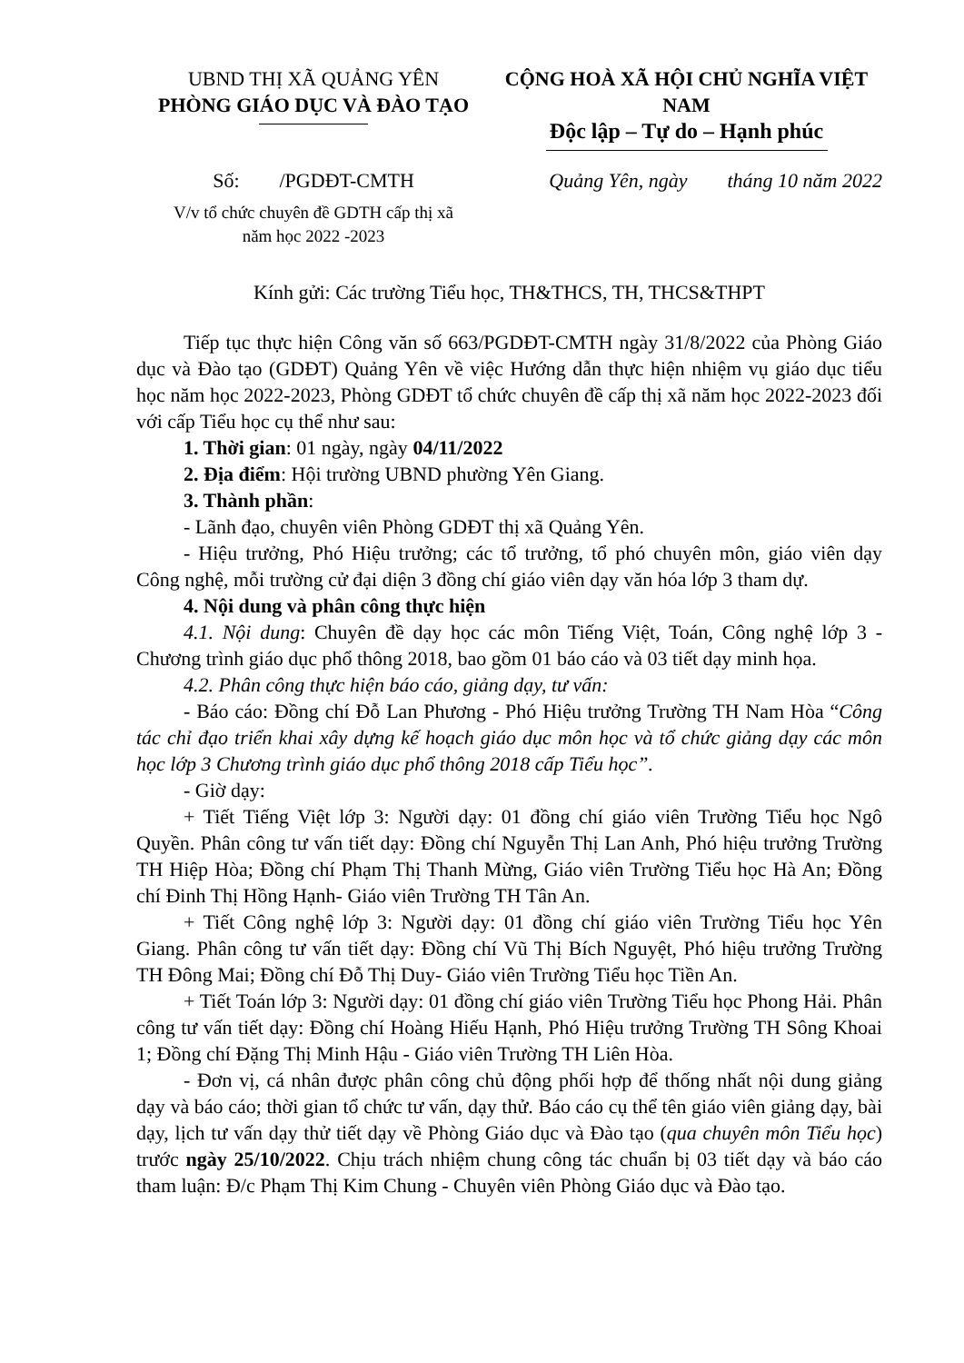UBND THỊ XÃ QUẢNG YÊN
PHÒNG GIÁO DỤC VÀ ĐÀO TẠO
CỘNG HOÀ XÃ HỘI CHỦ NGHĨA VIỆT NAM
Độc lập – Tự do – Hạnh phúc
Số: /PGDĐT-CMTH
V/v tổ chức chuyên đề GDTH cấp thị xã
năm học 2022 -2023
Quảng Yên, ngày tháng 10 năm 2022
Kính gửi: Các trường Tiểu học, TH&THCS, TH, THCS&THPT
Tiếp tục thực hiện Công văn số 663/PGDĐT-CMTH ngày 31/8/2022 của Phòng Giáo dục và Đào tạo (GDĐT) Quảng Yên về việc Hướng dẫn thực hiện nhiệm vụ giáo dục tiểu học năm học 2022-2023, Phòng GDĐT tổ chức chuyên đề cấp thị xã năm học 2022-2023 đối với cấp Tiểu học cụ thể như sau:
1. Thời gian: 01 ngày, ngày 04/11/2022
2. Địa điểm: Hội trường UBND phường Yên Giang.
3. Thành phần:
- Lãnh đạo, chuyên viên Phòng GDĐT thị xã Quảng Yên.
- Hiệu trưởng, Phó Hiệu trưởng; các tổ trưởng, tổ phó chuyên môn, giáo viên dạy Công nghệ, mỗi trường cử đại diện 3 đồng chí giáo viên dạy văn hóa lớp 3 tham dự.
4. Nội dung và phân công thực hiện
4.1. Nội dung: Chuyên đề dạy học các môn Tiếng Việt, Toán, Công nghệ lớp 3 - Chương trình giáo dục phổ thông 2018, bao gồm 01 báo cáo và 03 tiết dạy minh họa.
4.2. Phân công thực hiện báo cáo, giảng dạy, tư vấn:
- Báo cáo: Đồng chí Đỗ Lan Phương - Phó Hiệu trưởng Trường TH Nam Hòa “Công tác chỉ đạo triển khai xây dựng kế hoạch giáo dục môn học và tổ chức giảng dạy các môn học lớp 3 Chương trình giáo dục phổ thông 2018 cấp Tiểu học”.
- Giờ dạy:
+ Tiết Tiếng Việt lớp 3: Người dạy: 01 đồng chí giáo viên Trường Tiểu học Ngô Quyền. Phân công tư vấn tiết dạy: Đồng chí Nguyễn Thị Lan Anh, Phó hiệu trưởng Trường TH Hiệp Hòa; Đồng chí Phạm Thị Thanh Mừng, Giáo viên Trường Tiểu học Hà An; Đồng chí Đinh Thị Hồng Hạnh- Giáo viên Trường TH Tân An.
+ Tiết Công nghệ lớp 3: Người dạy: 01 đồng chí giáo viên Trường Tiểu học Yên Giang. Phân công tư vấn tiết dạy: Đồng chí Vũ Thị Bích Nguyệt, Phó hiệu trưởng Trường TH Đông Mai; Đồng chí Đỗ Thị Duy- Giáo viên Trường Tiểu học Tiền An.
+ Tiết Toán lớp 3: Người dạy: 01 đồng chí giáo viên Trường Tiểu học Phong Hải. Phân công tư vấn tiết dạy: Đồng chí Hoàng Hiếu Hạnh, Phó Hiệu trưởng Trường TH Sông Khoai 1; Đồng chí Đặng Thị Minh Hậu - Giáo viên Trường TH Liên Hòa.
- Đơn vị, cá nhân được phân công chủ động phối hợp để thống nhất nội dung giảng dạy và báo cáo; thời gian tổ chức tư vấn, dạy thử. Báo cáo cụ thể tên giáo viên giảng dạy, bài dạy, lịch tư vấn dạy thử tiết dạy về Phòng Giáo dục và Đào tạo (qua chuyên môn Tiểu học) trước ngày 25/10/2022. Chịu trách nhiệm chung công tác chuẩn bị 03 tiết dạy và báo cáo tham luận: Đ/c Phạm Thị Kim Chung - Chuyên viên Phòng Giáo dục và Đào tạo.